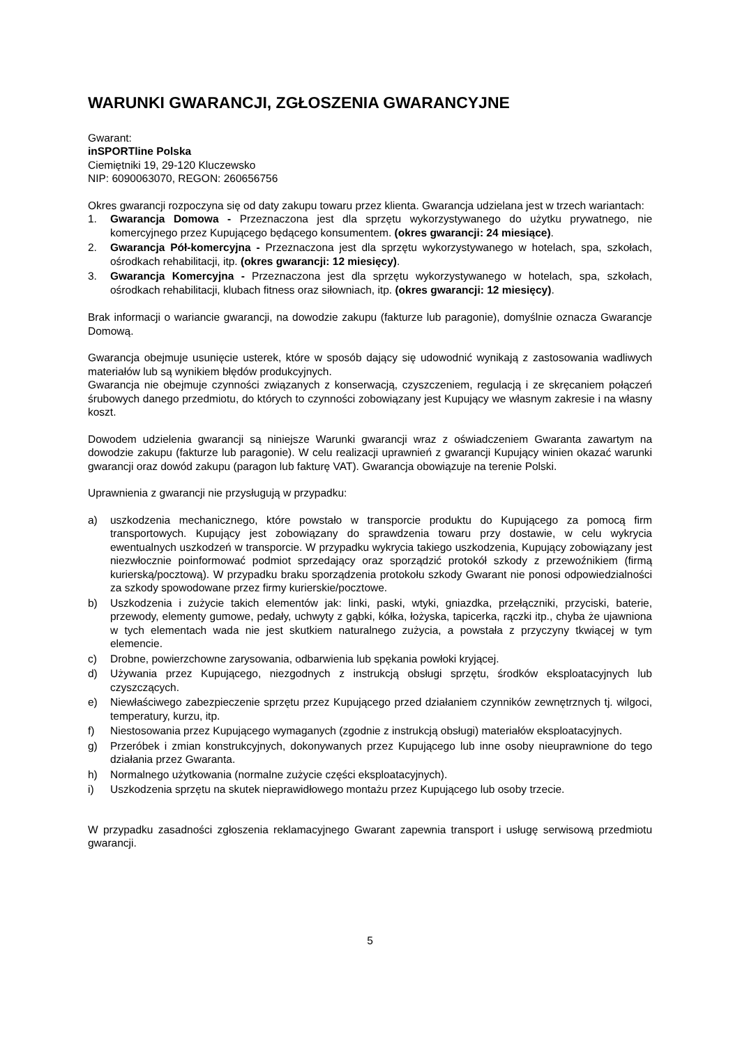WARUNKI GWARANCJI, ZGŁOSZENIA GWARANCYJNE
Gwarant:
inSPORTline Polska
Ciemiętniki 19, 29-120 Kluczewsko
NIP: 6090063070, REGON: 260656756
Okres gwarancji rozpoczyna się od daty zakupu towaru przez klienta. Gwarancja udzielana jest w trzech wariantach:
1. Gwarancja Domowa - Przeznaczona jest dla sprzętu wykorzystywanego do użytku prywatnego, nie komercyjnego przez Kupującego będącego konsumentem. (okres gwarancji: 24 miesiące).
2. Gwarancja Pół-komercyjna - Przeznaczona jest dla sprzętu wykorzystywanego w hotelach, spa, szkołach, ośrodkach rehabilitacji, itp. (okres gwarancji: 12 miesięcy).
3. Gwarancja Komercyjna - Przeznaczona jest dla sprzętu wykorzystywanego w hotelach, spa, szkołach, ośrodkach rehabilitacji, klubach fitness oraz siłowniach, itp. (okres gwarancji: 12 miesięcy).
Brak informacji o wariancie gwarancji, na dowodzie zakupu (fakturze lub paragonie), domyślnie oznacza Gwarancje Domową.
Gwarancja obejmuje usunięcie usterek, które w sposób dający się udowodnić wynikają z zastosowania wadliwych materiałów lub są wynikiem błędów produkcyjnych.
Gwarancja nie obejmuje czynności związanych z konserwacją, czyszczeniem, regulacją i ze skręcaniem połączeń śrubowych danego przedmiotu, do których to czynności zobowiązany jest Kupujący we własnym zakresie i na własny koszt.
Dowodem udzielenia gwarancji są niniejsze Warunki gwarancji wraz z oświadczeniem Gwaranta zawartym na dowodzie zakupu (fakturze lub paragonie). W celu realizacji uprawnień z gwarancji Kupujący winien okazać warunki gwarancji oraz dowód zakupu (paragon lub fakturę VAT). Gwarancja obowiązuje na terenie Polski.
Uprawnienia z gwarancji nie przysługują w przypadku:
a) uszkodzenia mechanicznego, które powstało w transporcie produktu do Kupującego za pomocą firm transportowych. Kupujący jest zobowiązany do sprawdzenia towaru przy dostawie, w celu wykrycia ewentualnych uszkodzeń w transporcie. W przypadku wykrycia takiego uszkodzenia, Kupujący zobowiązany jest niezwłocznie poinformować podmiot sprzedający oraz sporządzić protokół szkody z przewoźnikiem (firmą kurierską/pocztową). W przypadku braku sporządzenia protokołu szkody Gwarant nie ponosi odpowiedzialności za szkody spowodowane przez firmy kurierskie/pocztowe.
b) Uszkodzenia i zużycie takich elementów jak: linki, paski, wtyki, gniazdka, przełączniki, przyciski, baterie, przewody, elementy gumowe, pedały, uchwyty z gąbki, kółka, łożyska, tapicerka, rączki itp., chyba że ujawniona w tych elementach wada nie jest skutkiem naturalnego zużycia, a powstała z przyczyny tkwiącej w tym elemencie.
c) Drobne, powierzchowne zarysowania, odbarwienia lub spękania powłoki kryjącej.
d) Używania przez Kupującego, niezgodnych z instrukcją obsługi sprzętu, środków eksploatacyjnych lub czyszczących.
e) Niewłaściwego zabezpieczenie sprzętu przez Kupującego przed działaniem czynników zewnętrznych tj. wilgoci, temperatury, kurzu, itp.
f) Niestosowania przez Kupującego wymaganych (zgodnie z instrukcją obsługi) materiałów eksploatacyjnych.
g) Przeróbek i zmian konstrukcyjnych, dokonywanych przez Kupującego lub inne osoby nieuprawnione do tego działania przez Gwaranta.
h) Normalnego użytkowania (normalne zużycie części eksploatacyjnych).
i) Uszkodzenia sprzętu na skutek nieprawidłowego montażu przez Kupującego lub osoby trzecie.
W przypadku zasadności zgłoszenia reklamacyjnego Gwarant zapewnia transport i usługę serwisową przedmiotu gwarancji.
5